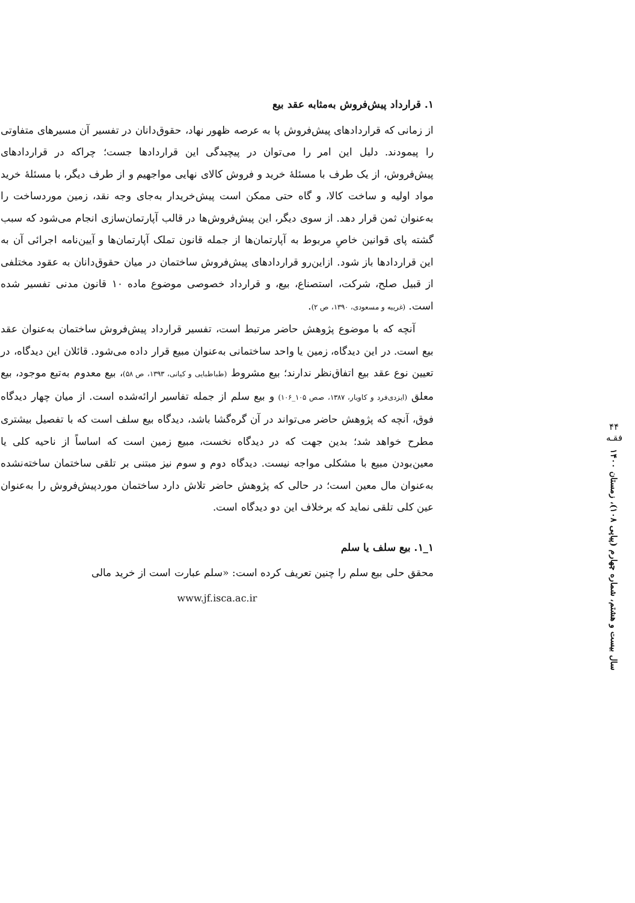۴۴
فقـه
سال بیست و هشتم، شماره چهارم (پیاپی ۱۰۸)، زمستان ۱۴۰۰
۱. قرارداد پیش‌فروش به‌مثابه عقد بیع
از زمانی که قراردادهای پیش‌فروش پا به عرصه ظهور نهاد، حقوق‌دانان در تفسیر آن مسیرهای متفاوتی را پیمودند. دلیل این امر را می‌توان در پیچیدگی این قراردادها جست؛ چراکه در قراردادهای پیش‌فروش، از یک طرف با مسئلهٔ خرید و فروش کالای نهایی مواجهیم و از طرف دیگر، با مسئلهٔ خرید مواد اولیه و ساخت کالا، و گاه حتی ممکن است پیش‌خریدار به‌جای وجه نقد، زمین موردساخت را به‌عنوان ثمن قرار دهد. از سوی دیگر، این پیش‌فروش‌ها در قالب آپارتمان‌سازی انجام می‌شود که سبب گشته پای قوانین خاصِ مربوط به آپارتمان‌ها از جمله قانون تملک آپارتمان‌ها و آیین‌نامه اجرائی آن به این قراردادها باز شود. ازاین‌رو قراردادهای پیش‌فروش ساختمان در میان حقوق‌دانان به عقود مختلفی از قبیل صلح، شرکت، استصناع، بیع، و قرارداد خصوصی موضوع ماده ۱۰ قانون مدنی تفسیر شده است. (غریبه و مسعودی، ۱۳۹۰، ص ۲).
آنچه که با موضوع پژوهش حاضر مرتبط است، تفسیر قرارداد پیش‌فروش ساختمان به‌عنوان عقد بیع است. در این دیدگاه، زمین یا واحد ساختمانی به‌عنوان مبیع قرار داده می‌شود. قائلان این دیدگاه، در تعیین نوع عقد بیع اتفاق‌نظر ندارند؛ بیع مشروط (طباطبایی و کیانی، ۱۳۹۳، ص ۵۸)، بیع معدوم به‌تبع موجود، بیع معلق (ایزدی‌فرد و کاویار، ۱۳۸۷، صص ۱۰۵_۱۰۶) و بیع سلم از جمله تفاسیر ارائه‌شده است. از میان چهار دیدگاه فوق، آنچه که پژوهش حاضر می‌تواند در آن گره‌گشا باشد، دیدگاه بیع سلف است که با تفصیل بیشتری مطرح خواهد شد؛ بدین جهت که در دیدگاه نخست، مبیع زمین است که اساساً از ناحیه کلی یا معین‌بودن مبیع با مشکلی مواجه نیست. دیدگاه دوم و سوم نیز مبتنی بر تلقی ساختمان ساخته‌نشده به‌عنوان مال معین است؛ در حالی که پژوهش حاضر تلاش دارد ساختمان موردپیش‌فروش را به‌عنوان عین کلی تلقی نماید که برخلاف این دو دیدگاه است.
۱_۱. بیع سلف یا سلم
محقق حلی بیع سلم را چنین تعریف کرده است: «سلم عبارت است از خرید مالی
www.jf.isca.ac.ir